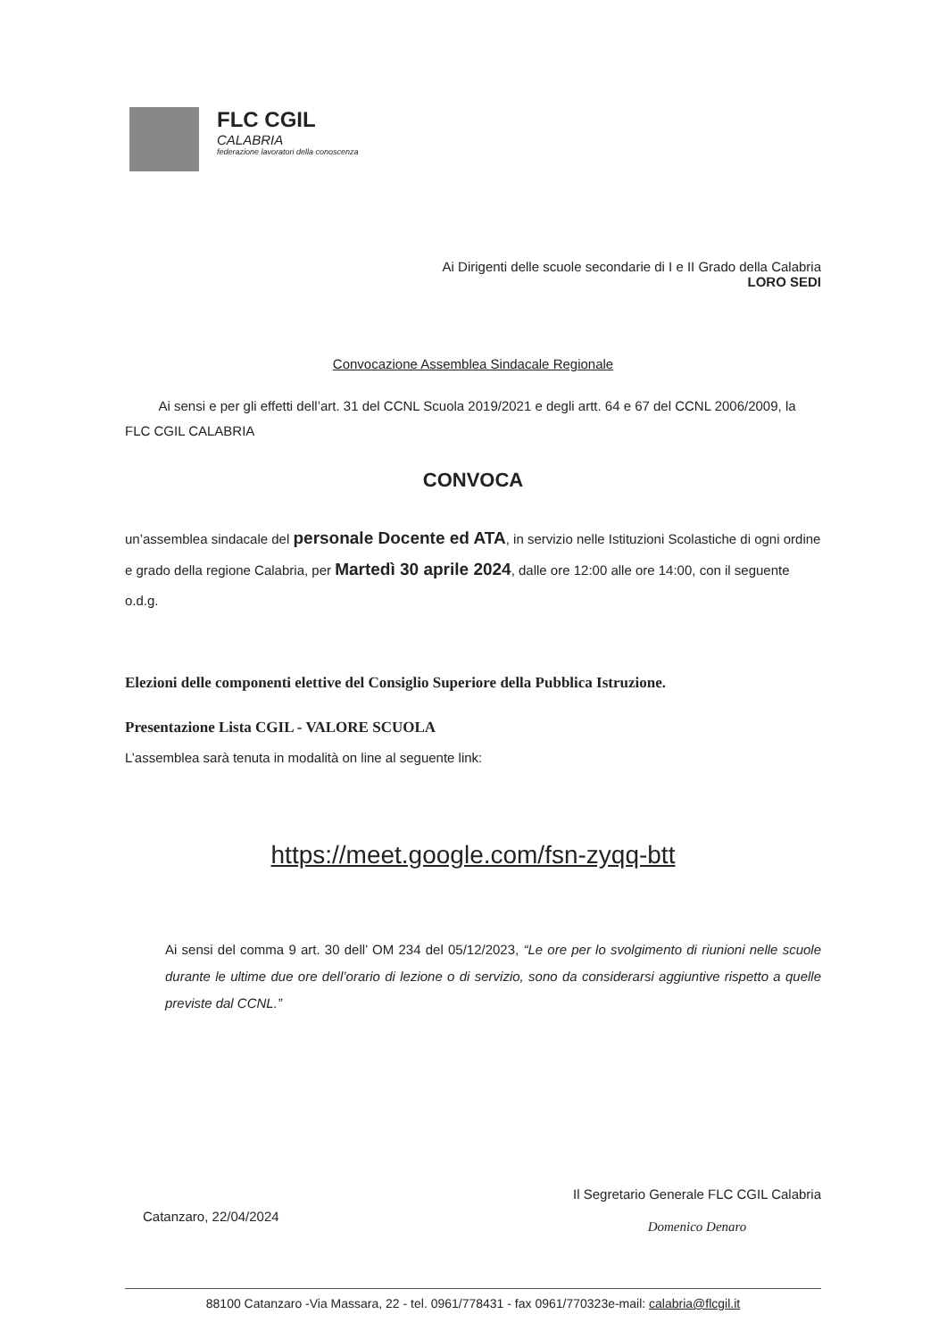FLC CGIL
CALABRIA
federazione lavoratori della conoscenza
Ai Dirigenti delle scuole secondarie di I e II Grado della Calabria
LORO SEDI
Convocazione Assemblea Sindacale Regionale
Ai sensi e per gli effetti dell’art. 31 del CCNL Scuola 2019/2021 e degli artt. 64 e 67 del CCNL 2006/2009, la FLC CGIL CALABRIA
CONVOCA
un’assemblea sindacale del personale Docente ed ATA, in servizio nelle Istituzioni Scolastiche di ogni ordine e grado della regione Calabria, per Martedì 30 aprile 2024, dalle ore 12:00 alle ore 14:00, con il seguente o.d.g.
Elezioni delle componenti elettive del Consiglio Superiore della Pubblica Istruzione.
Presentazione Lista CGIL - VALORE SCUOLA
L’assemblea sarà tenuta in modalità on line al seguente link:
https://meet.google.com/fsn-zyqq-btt
Ai sensi del comma 9 art. 30 dell’ OM 234 del 05/12/2023, “Le ore per lo svolgimento di riunioni nelle scuole durante le ultime due ore dell’orario di lezione o di servizio, sono da considerarsi aggiuntive rispetto a quelle previste dal CCNL.”
Catanzaro, 22/04/2024
Il Segretario Generale FLC CGIL Calabria
Domenico Denaro
88100 Catanzaro -Via Massara, 22 - tel. 0961/778431 - fax 0961/770323e-mail: calabria@flcgil.it